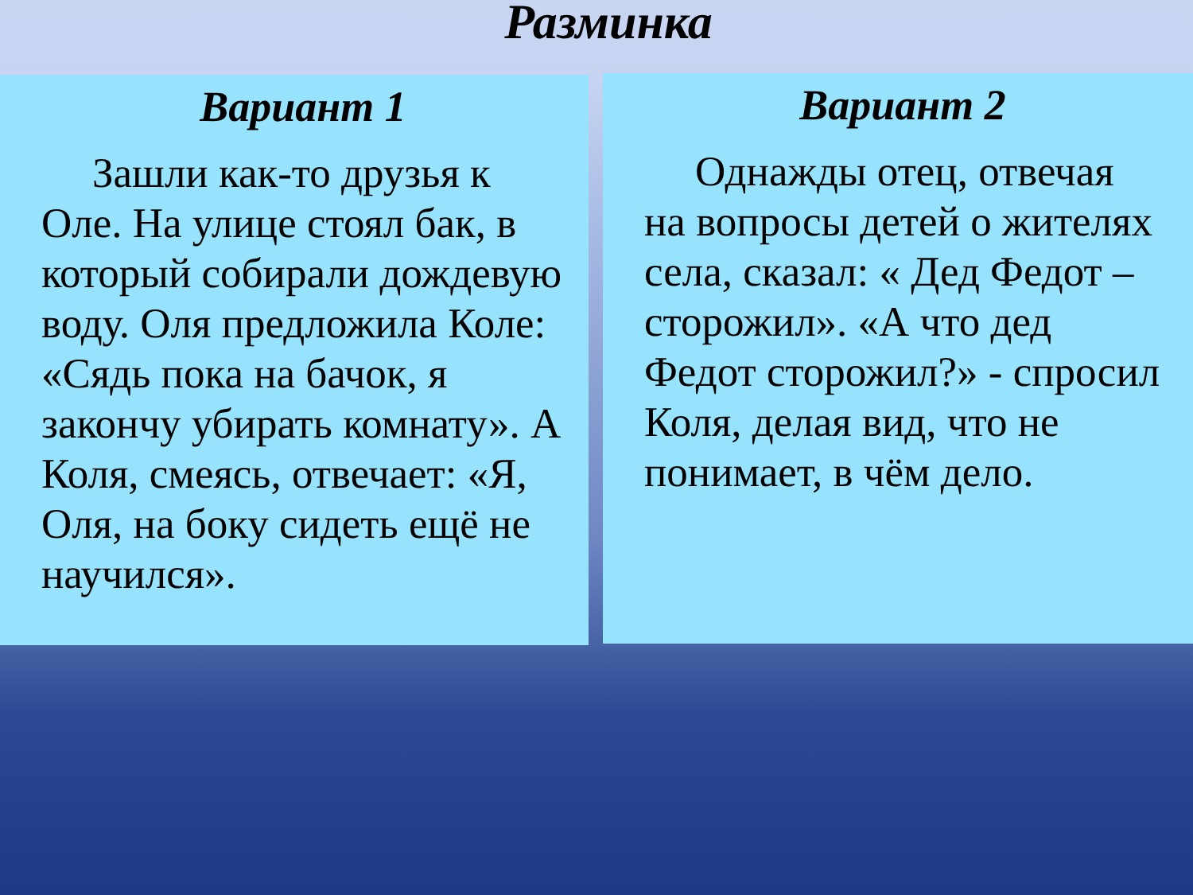Разминка
Вариант 1
Зашли как-то друзья к Оле. На улице стоял бак, в который собирали дождевую воду. Оля предложила Коле: «Сядь пока на бачок, я закончу убирать комнату». А Коля, смеясь, отвечает: «Я, Оля, на боку сидеть ещё не научился».
Вариант 2
Однажды отец, отвечая на вопросы детей о жителях села, сказал: « Дед Федот – сторожил». «А что дед Федот сторожил?» - спросил Коля, делая вид, что не понимает, в чём дело.